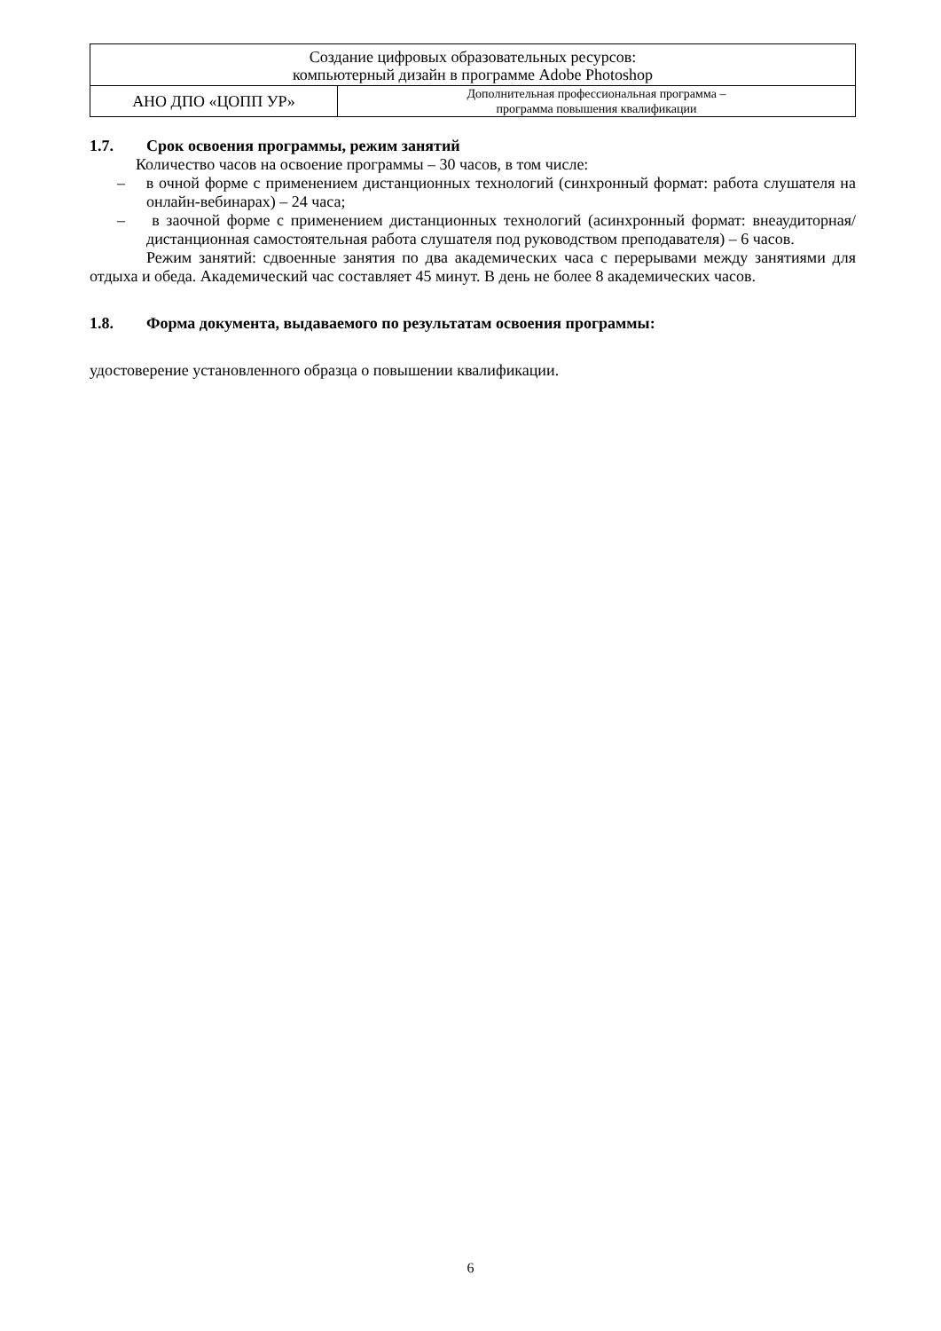| Создание цифровых образовательных ресурсов: компьютерный дизайн в программе Adobe Photoshop | |
| АНО ДПО «ЦОПП УР» | Дополнительная профессиональная программа – программа повышения квалификации |
1.7. Срок освоения программы, режим занятий
Количество часов на освоение программы – 30 часов, в том числе:
– в очной форме с применением дистанционных технологий (синхронный формат: работа слушателя на онлайн-вебинарах) – 24 часа;
– в заочной форме с применением дистанционных технологий (асинхронный формат: внеаудиторная/дистанционная самостоятельная работа слушателя под руководством преподавателя) – 6 часов.
Режим занятий: сдвоенные занятия по два академических часа с перерывами между занятиями для отдыха и обеда. Академический час составляет 45 минут. В день не более 8 академических часов.
1.8. Форма документа, выдаваемого по результатам освоения программы:
удостоверение установленного образца о повышении квалификации.
6